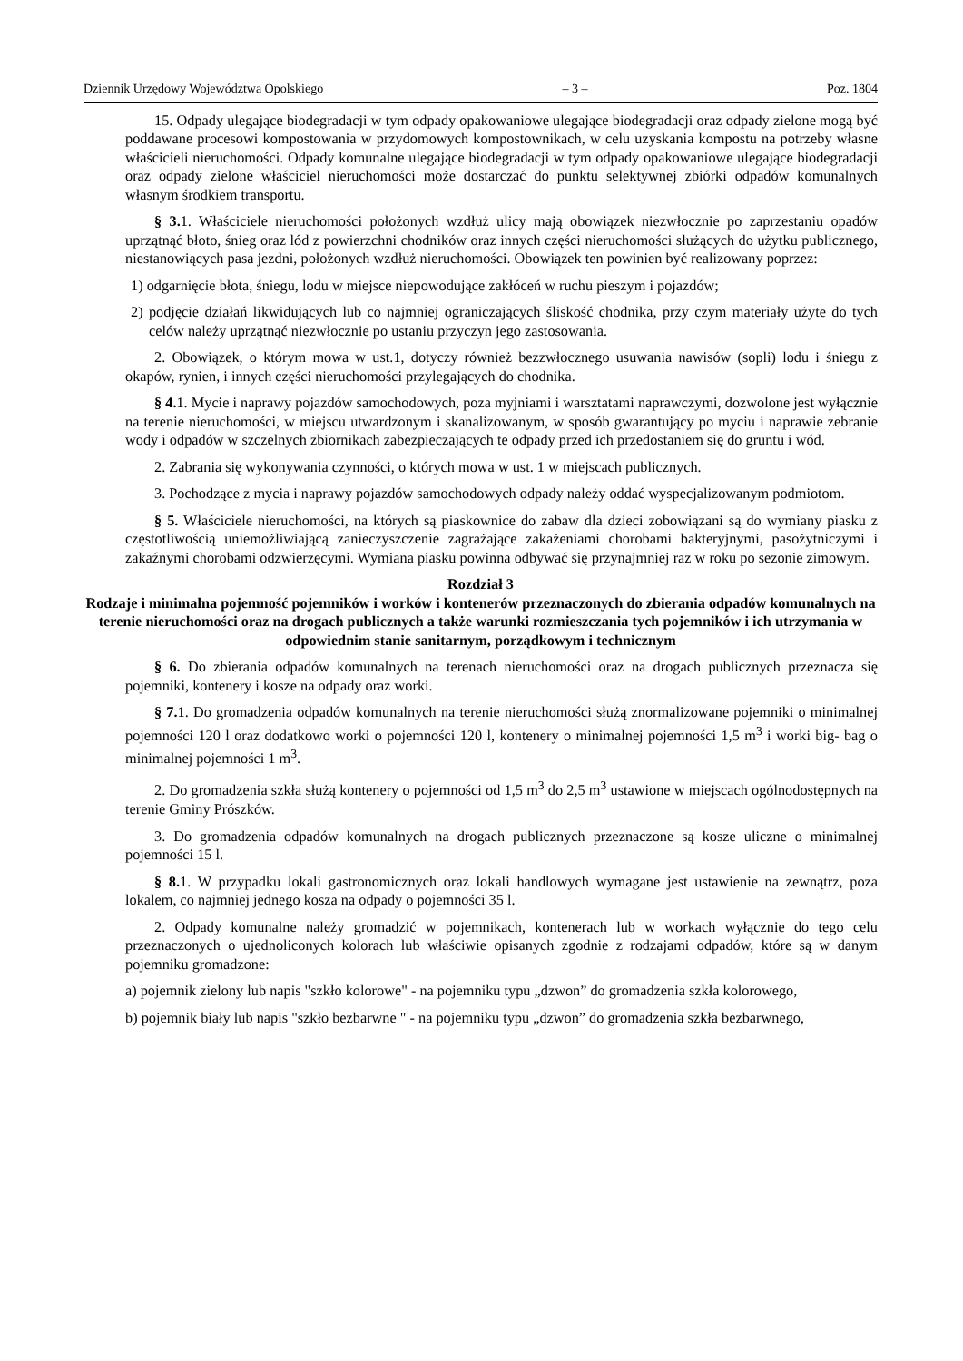Dziennik Urzędowy Województwa Opolskiego – 3 – Poz. 1804
15. Odpady ulegające biodegradacji w tym odpady opakowaniowe ulegające biodegradacji oraz odpady zielone mogą być poddawane procesowi kompostowania w przydomowych kompostownikach, w celu uzyskania kompostu na potrzeby własne właścicieli nieruchomości. Odpady komunalne ulegające biodegradacji w tym odpady opakowaniowe ulegające biodegradacji oraz odpady zielone właściciel nieruchomości może dostarczać do punktu selektywnej zbiórki odpadów komunalnych własnym środkiem transportu.
§ 3. 1. Właściciele nieruchomości położonych wzdłuż ulicy mają obowiązek niezwłocznie po zaprzestaniu opadów uprzątnąć błoto, śnieg oraz lód z powierzchni chodników oraz innych części nieruchomości służących do użytku publicznego, niestanowiących pasa jezdni, położonych wzdłuż nieruchomości. Obowiązek ten powinien być realizowany poprzez:
1) odgarnięcie błota, śniegu, lodu w miejsce niepowodujące zakłóceń w ruchu pieszym i pojazdów;
2) podjęcie działań likwidujących lub co najmniej ograniczających śliskość chodnika, przy czym materiały użyte do tych celów należy uprzątnąć niezwłocznie po ustaniu przyczyn jego zastosowania.
2. Obowiązek, o którym mowa w ust.1, dotyczy również bezzwłocznego usuwania nawisów (sopli) lodu i śniegu z okapów, rynien, i innych części nieruchomości przylegających do chodnika.
§ 4. 1. Mycie i naprawy pojazdów samochodowych, poza myjniami i warsztatami naprawczymi, dozwolone jest wyłącznie na terenie nieruchomości, w miejscu utwardzonym i skanalizowanym, w sposób gwarantujący po myciu i naprawie zebranie wody i odpadów w szczelnych zbiornikach zabezpieczających te odpady przed ich przedostaniem się do gruntu i wód.
2. Zabrania się wykonywania czynności, o których mowa w ust. 1 w miejscach publicznych.
3. Pochodzące z mycia i naprawy pojazdów samochodowych odpady należy oddać wyspecjalizowanym podmiotom.
§ 5. Właściciele nieruchomości, na których są piaskownice do zabaw dla dzieci zobowiązani są do wymiany piasku z częstotliwością uniemożliwiającą zanieczyszczenie zagrażające zakażeniami chorobami bakteryjnymi, pasożytniczymi i zakaźnymi chorobami odzwierzęcymi. Wymiana piasku powinna odbywać się przynajmniej raz w roku po sezonie zimowym.
Rozdział 3
Rodzaje i minimalna pojemność pojemników i worków i kontenerów przeznaczonych do zbierania odpadów komunalnych na terenie nieruchomości oraz na drogach publicznych a także warunki rozmieszczania tych pojemników i ich utrzymania w odpowiednim stanie sanitarnym, porządkowym i technicznym
§ 6. Do zbierania odpadów komunalnych na terenach nieruchomości oraz na drogach publicznych przeznacza się pojemniki, kontenery i kosze na odpady oraz worki.
§ 7. 1. Do gromadzenia odpadów komunalnych na terenie nieruchomości służą znormalizowane pojemniki o minimalnej pojemności 120 l oraz dodatkowo worki o pojemności 120 l, kontenery o minimalnej pojemności 1,5 m<sup>3</sup> i worki big- bag o minimalnej pojemności 1 m<sup>3</sup>.
2. Do gromadzenia szkła służą kontenery o pojemności od 1,5 m<sup>3</sup> do 2,5 m<sup>3</sup> ustawione w miejscach ogólnodostępnych na terenie Gminy Prószków.
3. Do gromadzenia odpadów komunalnych na drogach publicznych przeznaczone są kosze uliczne o minimalnej pojemności 15 l.
§ 8. 1. W przypadku lokali gastronomicznych oraz lokali handlowych wymagane jest ustawienie na zewnątrz, poza lokalem, co najmniej jednego kosza na odpady o pojemności 35 l.
2. Odpady komunalne należy gromadzić w pojemnikach, kontenerach lub w workach wyłącznie do tego celu przeznaczonych o ujednoliconych kolorach lub właściwie opisanych zgodnie z rodzajami odpadów, które są w danym pojemniku gromadzone:
a) pojemnik zielony lub napis "szkło kolorowe" - na pojemniku typu „dzwon” do gromadzenia szkła kolorowego,
b) pojemnik biały lub napis "szkło bezbarwne " - na pojemniku typu „dzwon” do gromadzenia szkła bezbarwnego,